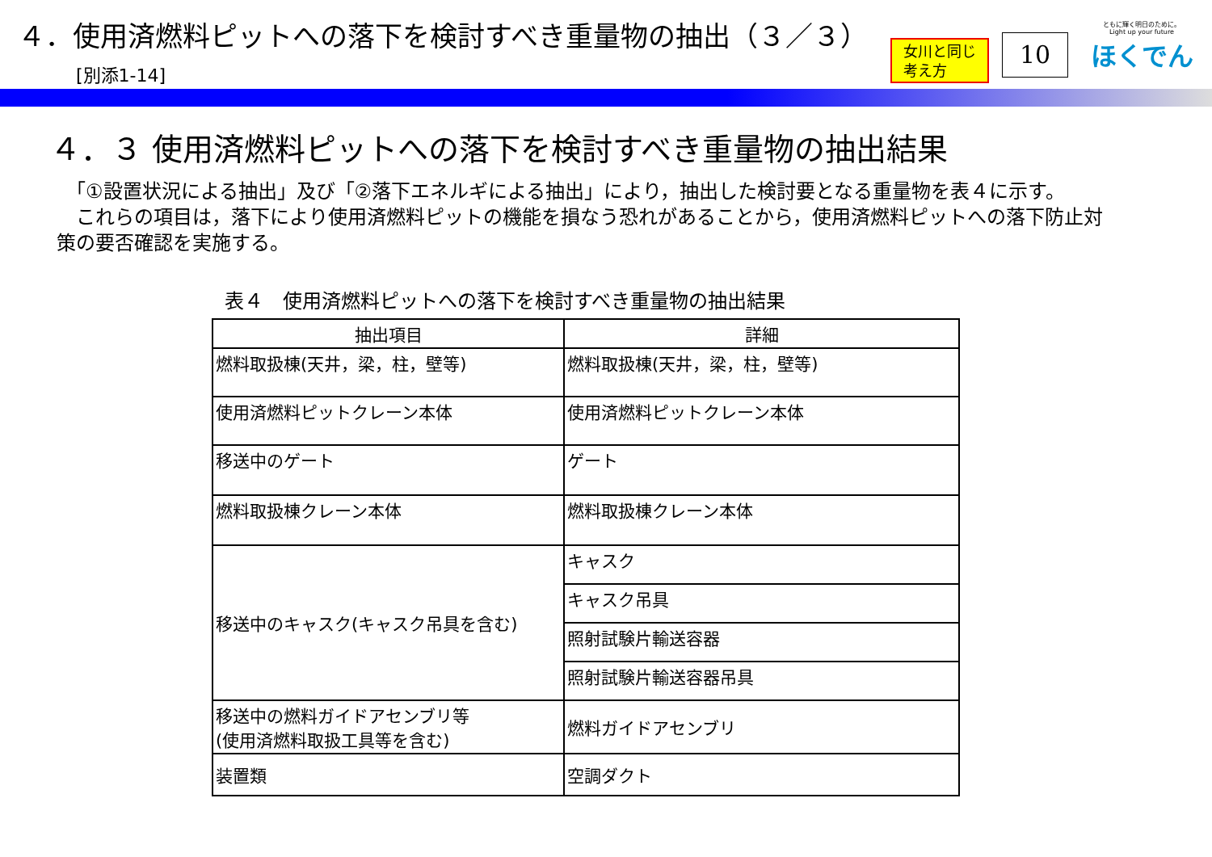４．使用済燃料ピットへの落下を検討すべき重量物の抽出（３／３）
[別添1-14]
女川と同じ
考え方
10
ともに輝く明日のために。
Light up your future
ほくでん
４．３ 使用済燃料ピットへの落下を検討すべき重量物の抽出結果
　「①設置状況による抽出」及び「②落下エネルギによる抽出」により，抽出した検討要となる重量物を表４に示す。
　これらの項目は，落下により使用済燃料ピットの機能を損なう恐れがあることから，使用済燃料ピットへの落下防止対策の要否確認を実施する。
表４　使用済燃料ピットへの落下を検討すべき重量物の抽出結果
| 抽出項目 | 詳細 |
| --- | --- |
| 燃料取扱棟(天井，梁，柱，壁等) | 燃料取扱棟(天井，梁，柱，壁等) |
| 使用済燃料ピットクレーン本体 | 使用済燃料ピットクレーン本体 |
| 移送中のゲート | ゲート |
| 燃料取扱棟クレーン本体 | 燃料取扱棟クレーン本体 |
| 移送中のキャスク(キャスク吊具を含む) | キャスク |
| | キャスク吊具 |
| | 照射試験片輸送容器 |
| | 照射試験片輸送容器吊具 |
| 移送中の燃料ガイドアセンブリ等 (使用済燃料取扱工具等を含む) | 燃料ガイドアセンブリ |
| 装置類 | 空調ダクト |